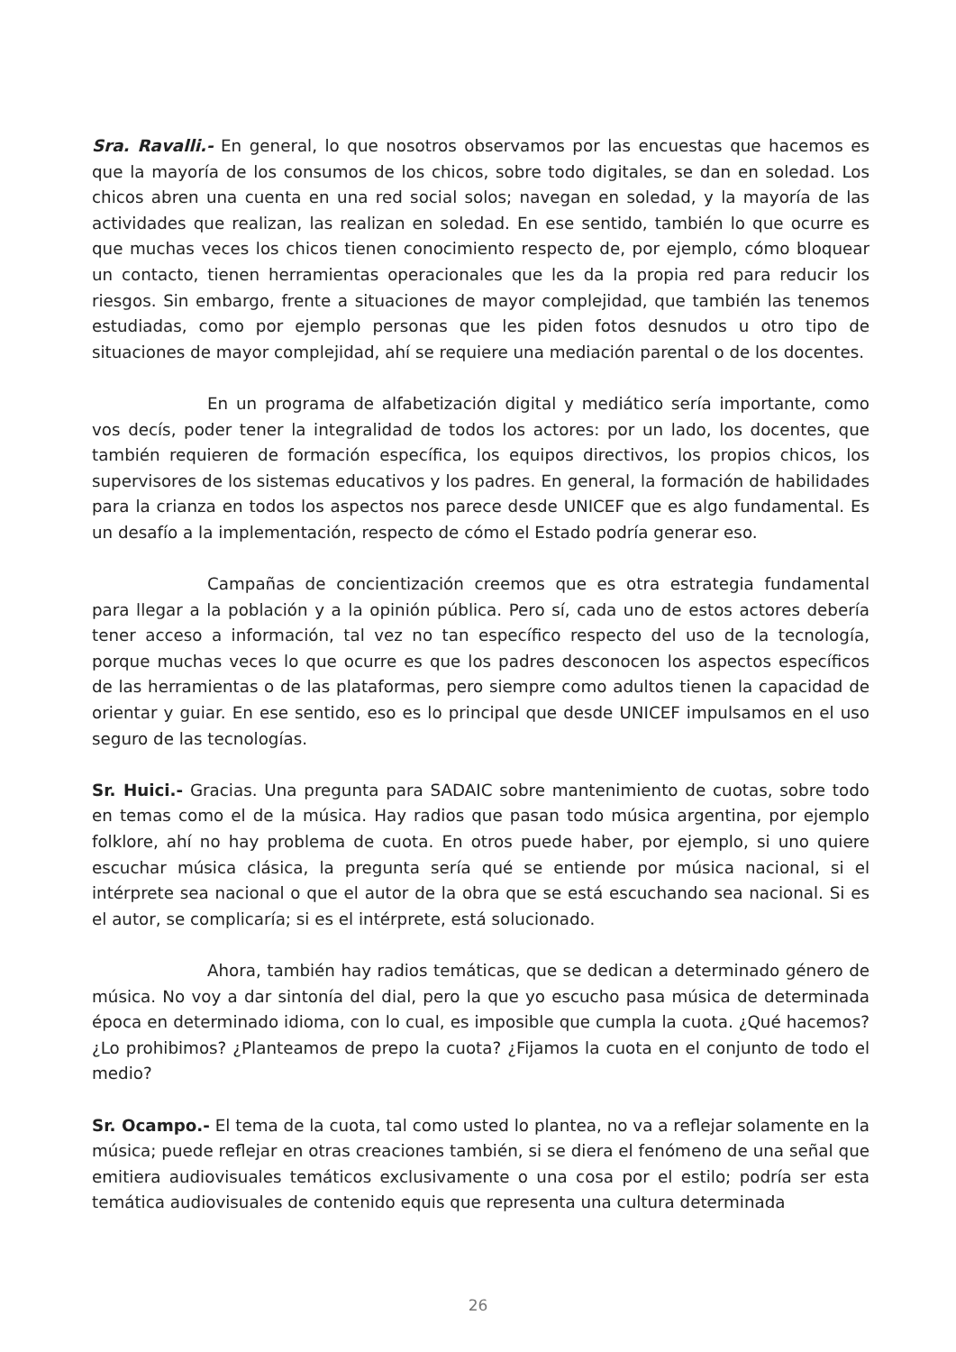Sra. Ravalli.- En general, lo que nosotros observamos por las encuestas que hacemos es que la mayoría de los consumos de los chicos, sobre todo digitales, se dan en soledad. Los chicos abren una cuenta en una red social solos; navegan en soledad, y la mayoría de las actividades que realizan, las realizan en soledad. En ese sentido, también lo que ocurre es que muchas veces los chicos tienen conocimiento respecto de, por ejemplo, cómo bloquear un contacto, tienen herramientas operacionales que les da la propia red para reducir los riesgos. Sin embargo, frente a situaciones de mayor complejidad, que también las tenemos estudiadas, como por ejemplo personas que les piden fotos desnudos u otro tipo de situaciones de mayor complejidad, ahí se requiere una mediación parental o de los docentes.
En un programa de alfabetización digital y mediático sería importante, como vos decís, poder tener la integralidad de todos los actores: por un lado, los docentes, que también requieren de formación específica, los equipos directivos, los propios chicos, los supervisores de los sistemas educativos y los padres. En general, la formación de habilidades para la crianza en todos los aspectos nos parece desde UNICEF que es algo fundamental. Es un desafío a la implementación, respecto de cómo el Estado podría generar eso.
Campañas de concientización creemos que es otra estrategia fundamental para llegar a la población y a la opinión pública. Pero sí, cada uno de estos actores debería tener acceso a información, tal vez no tan específico respecto del uso de la tecnología, porque muchas veces lo que ocurre es que los padres desconocen los aspectos específicos de las herramientas o de las plataformas, pero siempre como adultos tienen la capacidad de orientar y guiar. En ese sentido, eso es lo principal que desde UNICEF impulsamos en el uso seguro de las tecnologías.
Sr. Huici.- Gracias. Una pregunta para SADAIC sobre mantenimiento de cuotas, sobre todo en temas como el de la música. Hay radios que pasan todo música argentina, por ejemplo folklore, ahí no hay problema de cuota. En otros puede haber, por ejemplo, si uno quiere escuchar música clásica, la pregunta sería qué se entiende por música nacional, si el intérprete sea nacional o que el autor de la obra que se está escuchando sea nacional. Si es el autor, se complicaría; si es el intérprete, está solucionado.
Ahora, también hay radios temáticas, que se dedican a determinado género de música. No voy a dar sintonía del dial, pero la que yo escucho pasa música de determinada época en determinado idioma, con lo cual, es imposible que cumpla la cuota. ¿Qué hacemos? ¿Lo prohibimos? ¿Planteamos de prepo la cuota? ¿Fijamos la cuota en el conjunto de todo el medio?
Sr. Ocampo.- El tema de la cuota, tal como usted lo plantea, no va a reflejar solamente en la música; puede reflejar en otras creaciones también, si se diera el fenómeno de una señal que emitiera audiovisuales temáticos exclusivamente o una cosa por el estilo; podría ser esta temática audiovisuales de contenido equis que representa una cultura determinada
26